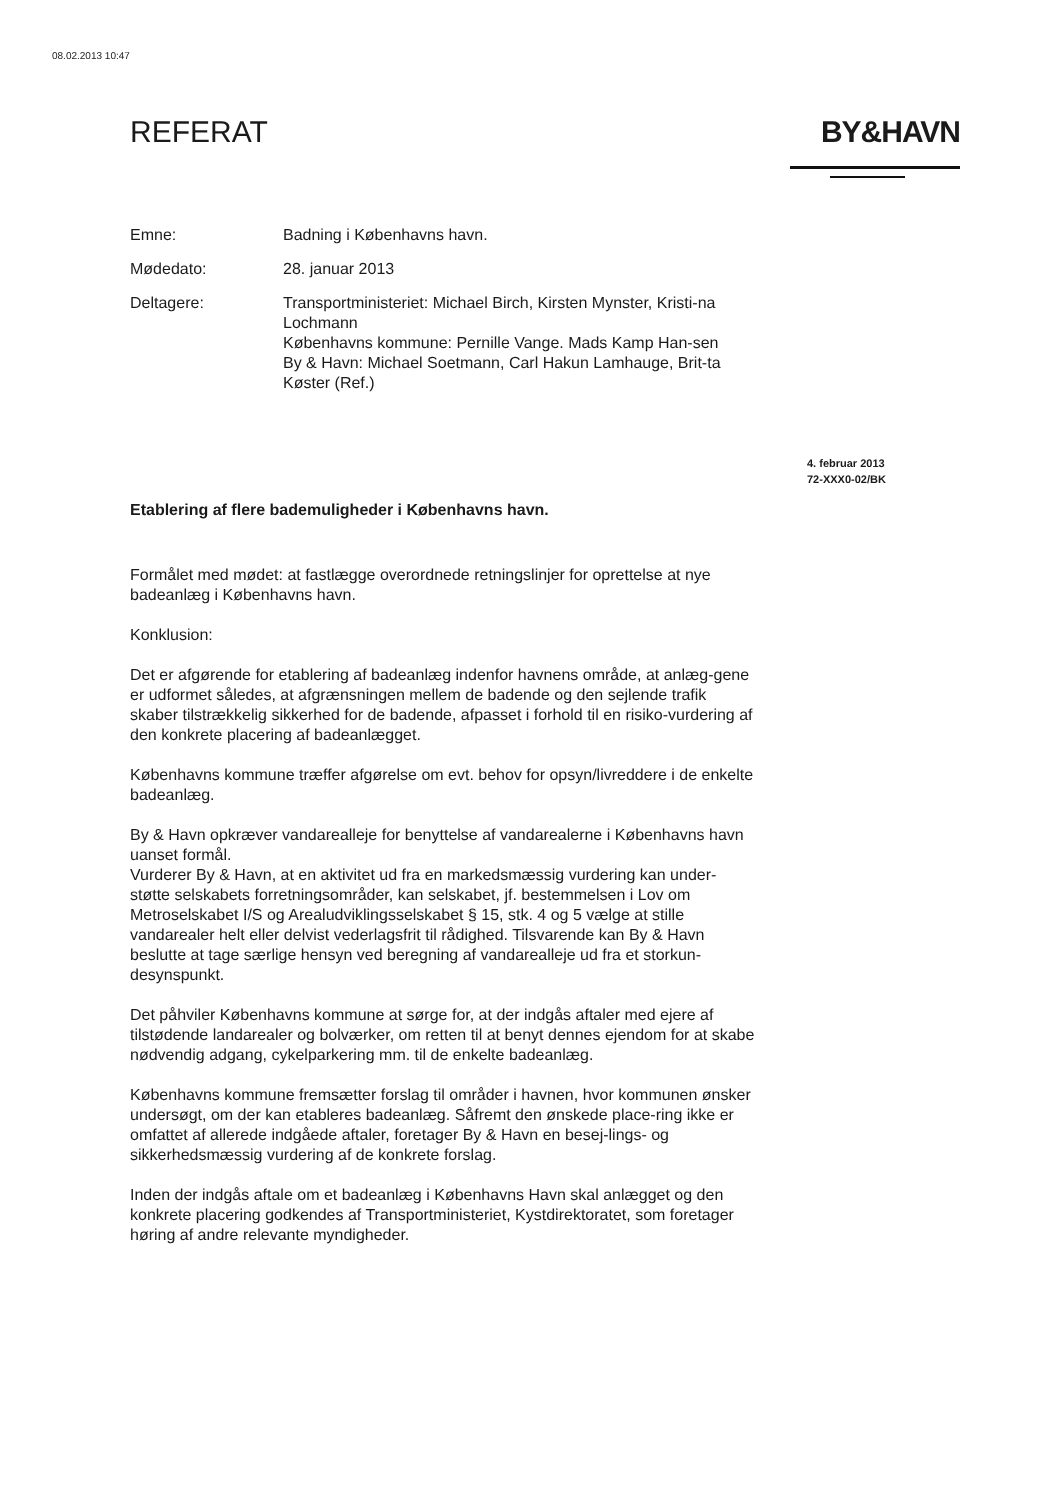08.02.2013 10:47
REFERAT BY&HAVN
Emne: Badning i Københavns havn.
Mødedato: 28. januar 2013
Deltagere: Transportministeriet: Michael Birch, Kirsten Mynster, Kristi-na Lochmann
Københavns kommune: Pernille Vange. Mads Kamp Han-sen
By & Havn: Michael Soetmann, Carl Hakun Lamhauge, Brit-ta Køster (Ref.)
4. februar 2013
72-XXX0-02/BK
Etablering af flere bademuligheder i Københavns havn.
Formålet med mødet: at fastlægge overordnede retningslinjer for oprettelse at nye badeanlæg i Københavns havn.
Konklusion:
Det er afgørende for etablering af badeanlæg indenfor havnens område, at anlæg-gene er udformet således, at afgrænsningen mellem de badende og den sejlende trafik skaber tilstrækkelig sikkerhed for de badende, afpasset i forhold til en risiko-vurdering af den konkrete placering af badeanlægget.
Københavns kommune træffer afgørelse om evt. behov for opsyn/livreddere i de enkelte badeanlæg.
By & Havn opkræver vandarealleje for benyttelse af vandarealerne i Københavns havn uanset formål.
Vurderer By & Havn, at en aktivitet ud fra en markedsmæssig vurdering kan under-støtte selskabets forretningsområder, kan selskabet, jf. bestemmelsen i Lov om Metroselskabet I/S og Arealudviklingsselskabet § 15, stk. 4 og 5 vælge at stille vandarealer helt eller delvist vederlagsfrit til rådighed. Tilsvarende kan By & Havn beslutte at tage særlige hensyn ved beregning af vandarealleje ud fra et storkun-desynspunkt.
Det påhviler Københavns kommune at sørge for, at der indgås aftaler med ejere af tilstødende landarealer og bolværker, om retten til at benyt dennes ejendom for at skabe nødvendig adgang, cykelparkering mm. til de enkelte badeanlæg.
Københavns kommune fremsætter forslag til områder i havnen, hvor kommunen ønsker undersøgt, om der kan etableres badeanlæg. Såfremt den ønskede place-ring ikke er omfattet af allerede indgåede aftaler, foretager By & Havn en besej-lings- og sikkerhedsmæssig vurdering af de konkrete forslag.
Inden der indgås aftale om et badeanlæg i Københavns Havn skal anlægget og den konkrete placering godkendes af Transportministeriet, Kystdirektoratet, som foretager høring af andre relevante myndigheder.